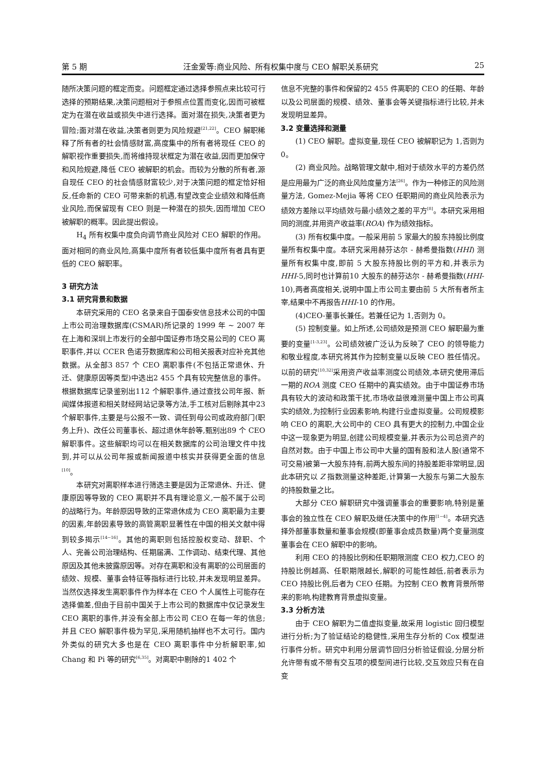第 5 期 汪金爱等:商业风险、所有权集中度与 CEO 解职关系研究 25
随所决策问题的框定而变。问题框定通过选择参照点来比较可行选择的预期结果,决策问题相对于参照点位置而变化,因而可被框定为在潜在收益或损失中进行选择。面对潜在损失,决策者更为冒险;面对潜在收益,决策者则更为风险规避<sup>[21,22]</sup>。CEO 解职稀释了所有者的社会情感财富,高度集中的所有者将现任 CEO 的解职视作重要损失,而将维持现状框定为潜在收益,因而更加保守和风险规避,降低 CEO 被解职的机会。而较为分散的所有者,源自现任 CEO 的社会情感财富较少,对于决策问题的框定恰好相反,任命新的 CEO 可带来新的机遇,有望改变企业绩效和降低商业风险,而保留现有 CEO 则是一种潜在的损失,因而增加 CEO 被解职的概率。因此提出假设。
H<sub>4</sub> 所有权集中度负向调节商业风险对 CEO 解职的作用。面对相同的商业风险,高集中度所有者较低集中度所有者具有更低的 CEO 解职率。
3 研究方法
3.1 研究背景和数据
本研究采用的 CEO 名录来自于国泰安信息技术公司的中国上市公司治理数据库(CSMAR)所记录的 1999 年 ~ 2007 年在上海和深圳上市发行的全部中国证券市场交易公司的 CEO 离职事件,并以 CCER 色诺芬数据库和公司相关报表对应补充其他数据。从全部3 857 个 CEO 离职事件(不包括正常退休、升迁、健康原因等类型)中选出2 455 个具有较完整信息的事件。根据数据库记录鉴别出112 个解职事件,通过查找公司年报、新闻媒体报道和相关财经网站记录等方法,手工核对后剔除其中23 个解职事件,主要是与公报不一致、调任到母公司或政府部门(职务上升)、改任公司董事长、超过退休年龄等,甄别出89 个 CEO 解职事件。这些解职均可以在相关数据库的公司治理文件中找到,并可以从公司年报或新闻报道中核实并获得更全面的信息<sup>[10]</sup>。
本研究对离职样本进行筛选主要是因为正常退休、升迁、健康原因等导致的 CEO 离职并不具有理论意义,一般不属于公司的战略行为。年龄原因导致的正常退休成为 CEO 离职最为主要的因素,年龄因素导致的高管离职显著性在中国的相关文献中得到较多揭示<sup>[14~16]</sup>。其他的离职则包括控股权变动、辞职、个人、完善公司治理结构、任期届满、工作调动、结束代理、其他原因及其他未披露原因等。对存在离职和没有离职的公司层面的绩效、规模、董事会特征等指标进行比较,并未发现明显差异。当然仅选择发生离职事件作为样本在 CEO 个人属性上可能存在选择偏差,但由于目前中国关于上市公司的数据库中仅记录发生 CEO 离职的事件,并没有全部上市公司 CEO 在每一年的信息;并且 CEO 解职事件极为罕见,采用随机抽样也不太可行。国内外类似的研究大多也是在 CEO 离职事件中分析解职率,如 Chang 和 Pi 等的研究<sup>[6,35]</sup>。对离职中剔除的1 402 个
信息不完整的事件和保留的2 455 件离职的 CEO 的任期、年龄以及公司层面的规模、绩效、董事会等关键指标进行比较,并未发现明显差异。
3.2 变量选择和测量
(1) CEO 解职。虚拟变量,现任 CEO 被解职记为 1,否则为 0。
(2) 商业风险。战略管理文献中,相对于绩效水平的方差仍然是应用最为广泛的商业风险度量方法<sup>[26]</sup>。作为一种修正的风险测量方法, Gomez-Mejia 等将 CEO 任职期间的商业风险表示为绩效方差除以平均绩效与最小绩效之差的平方<sup>[8]</sup>。本研究采用相同的测度,并用资产收益率(ROA) 作为绩效指标。
(3) 所有权集中度。一般采用前 5 家最大的股东持股比例度量所有权集中度。本研究采用赫芬达尔 - 赫希曼指数(HHI) 测量所有权集中度,即前 5 大股东持股比例的平方和,并表示为HHI-5,同时也计算前10 大股东的赫芬达尔 - 赫希曼指数(HHI-10),两者高度相关,说明中国上市公司主要由前 5 大所有者所主宰,结果中不再报告HHI-10 的作用。
(4)CEO-董事长兼任。若兼任记为 1,否则为 0。
(5) 控制变量。如上所述,公司绩效是预测 CEO 解职最为重要的变量<sup>[1-3,23]</sup>。公司绩效被广泛认为反映了 CEO 的领导能力和敬业程度,本研究将其作为控制变量以反映 CEO 胜任情况。以前的研究<sup>[10,32]</sup>采用资产收益率测度公司绩效,本研究使用滞后一期的ROA 测度 CEO 任期中的真实绩效。由于中国证券市场具有较大的波动和政策干扰,市场收益很难测量中国上市公司真实的绩效,为控制行业因素影响,构建行业虚拟变量。公司规模影响 CEO 的离职,大公司中的 CEO 具有更大的控制力,中国企业中这一现象更为明显,创建公司规模变量,并表示为公司总资产的自然对数。由于中国上市公司中大量的国有股和法人股(通常不可交易)被第一大股东持有,前两大股东间的持股差距非常明显,因此本研究以 Z 指数测量这种差距,计算第一大股东与第二大股东的持股数量之比。
大部分 CEO 解职研究中强调董事会的重要影响,特别是董事会的独立性在 CEO 解职及继任决策中的作用<sup>[1~4]</sup>。本研究选择外部董事数量和董事会规模(即董事会成员数量)两个变量测度董事会在 CEO 解职中的影响。
利用 CEO 的持股比例和任职期限测度 CEO 权力,CEO 的持股比例越高、任职期限越长,解职的可能性越低,前者表示为 CEO 持股比例,后者为 CEO 任期。为控制 CEO 教育背景所带来的影响,构建教育背景虚拟变量。
3.3 分析方法
由于 CEO 解职为二值虚拟变量,故采用 logistic 回归模型进行分析;为了验证结论的稳健性,采用生存分析的 Cox 模型进行事件分析。研究中利用分层调节回归分析验证假设,分层分析允许带有或不带有交互项的模型间进行比较,交互效应只有在自变